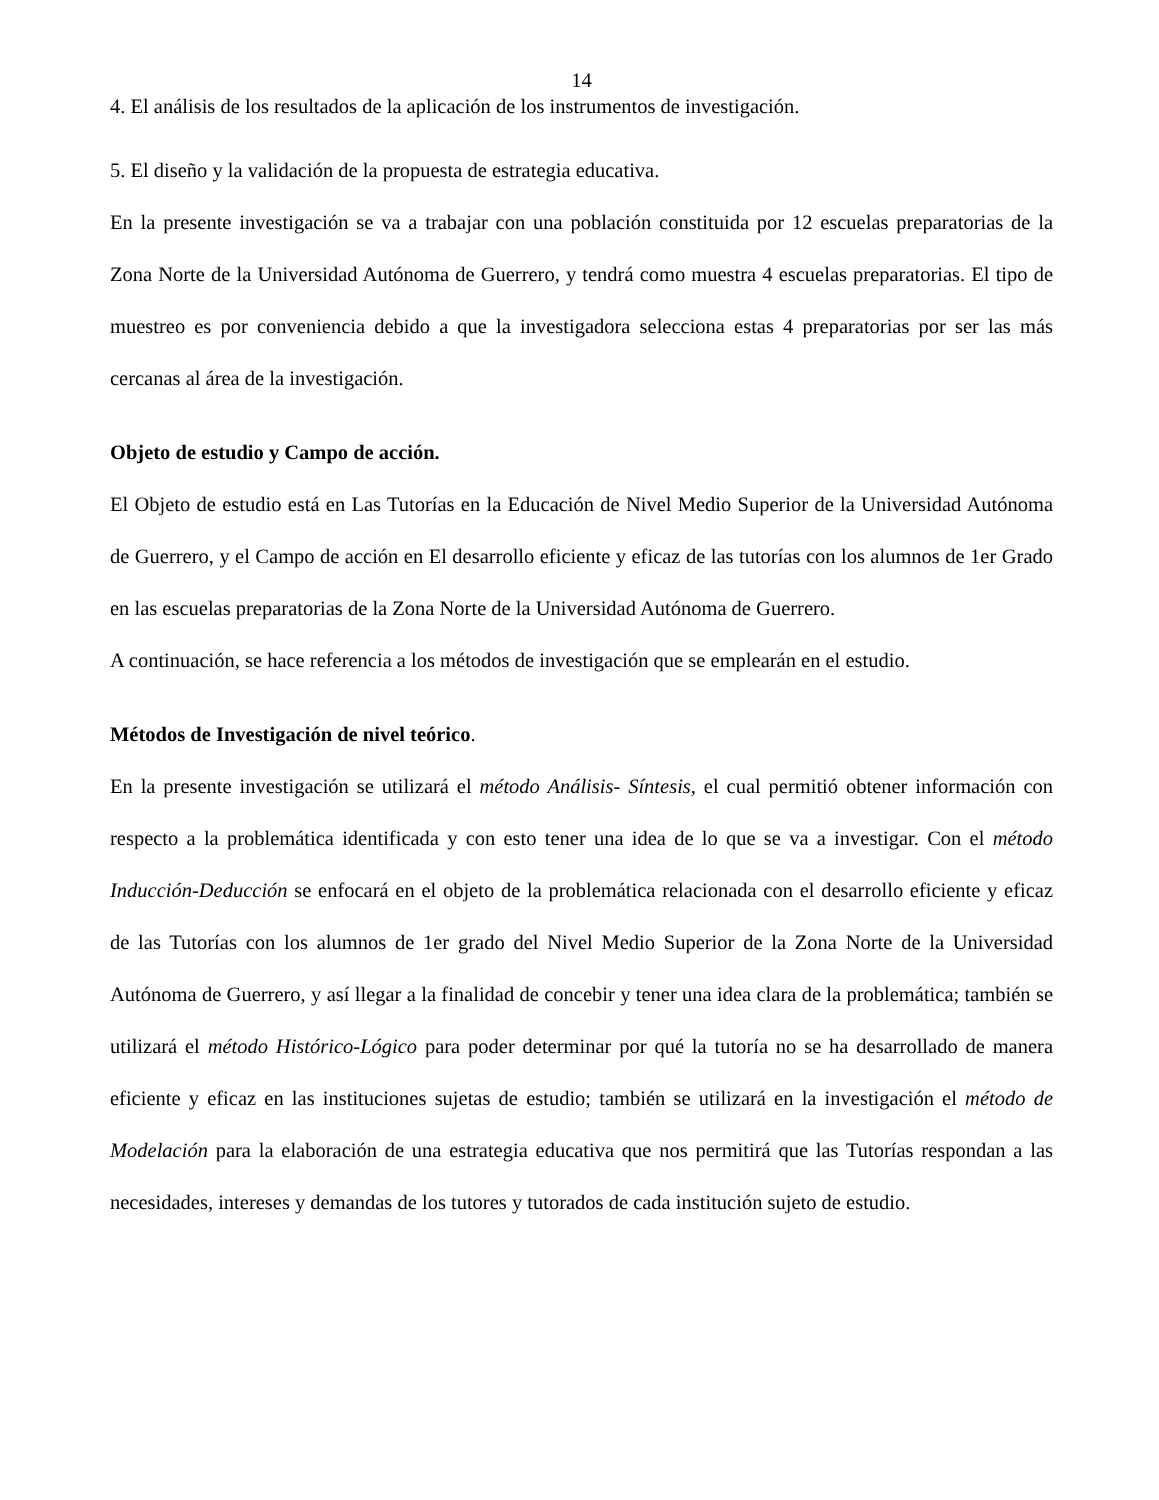14
4. El análisis de los resultados de la aplicación de los instrumentos de investigación.
5. El diseño y la validación de la propuesta de estrategia educativa.
En la presente investigación se va a trabajar con una población constituida por 12 escuelas preparatorias de la Zona Norte de la Universidad Autónoma de Guerrero, y tendrá como muestra 4 escuelas preparatorias. El tipo de muestreo es por conveniencia debido a que la investigadora selecciona estas 4 preparatorias por ser las más cercanas al área de la investigación.
Objeto de estudio y Campo de acción.
El Objeto de estudio está en Las Tutorías en la Educación de Nivel Medio Superior de la Universidad Autónoma de Guerrero, y el Campo de acción en El desarrollo eficiente y eficaz de las tutorías con los alumnos de 1er Grado en las escuelas preparatorias de la Zona Norte de la Universidad Autónoma de Guerrero.
A continuación, se hace referencia a los métodos de investigación que se emplearán en el estudio.
Métodos de Investigación de nivel teórico.
En la presente investigación se utilizará el método Análisis- Síntesis, el cual permitió obtener información con respecto a la problemática identificada y con esto tener una idea de lo que se va a investigar. Con el método Inducción-Deducción se enfocará en el objeto de la problemática relacionada con el desarrollo eficiente y eficaz de las Tutorías con los alumnos de 1er grado del Nivel Medio Superior de la Zona Norte de la Universidad Autónoma de Guerrero, y así llegar a la finalidad de concebir y tener una idea clara de la problemática; también se utilizará el método Histórico-Lógico para poder determinar por qué la tutoría no se ha desarrollado de manera eficiente y eficaz en las instituciones sujetas de estudio; también se utilizará en la investigación el método de Modelación para la elaboración de una estrategia educativa que nos permitirá que las Tutorías respondan a las necesidades, intereses y demandas de los tutores y tutorados de cada institución sujeto de estudio.